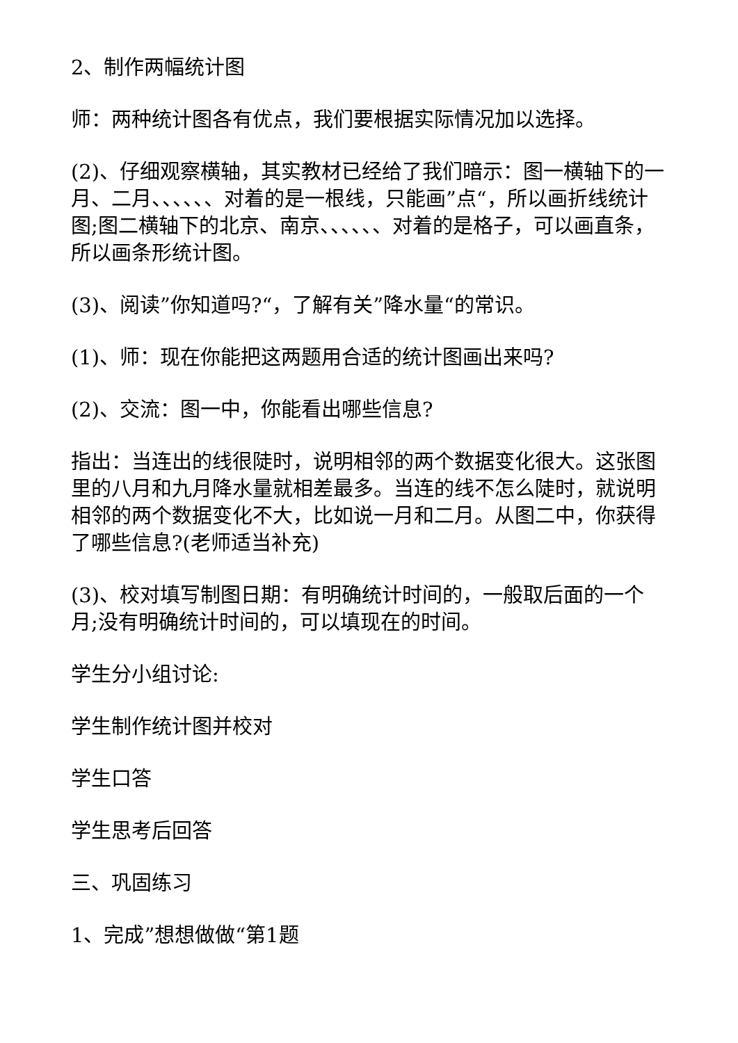2、制作两幅统计图
师：两种统计图各有优点，我们要根据实际情况加以选择。
(2)、仔细观察横轴，其实教材已经给了我们暗示：图一横轴下的一月、二月、、、、、、对着的是一根线，只能画”点“，所以画折线统计图;图二横轴下的北京、南京、、、、、、对着的是格子，可以画直条，所以画条形统计图。
(3)、阅读”你知道吗?“，了解有关”降水量“的常识。
(1)、师：现在你能把这两题用合适的统计图画出来吗?
(2)、交流：图一中，你能看出哪些信息?
指出：当连出的线很陡时，说明相邻的两个数据变化很大。这张图里的八月和九月降水量就相差最多。当连的线不怎么陡时，就说明相邻的两个数据变化不大，比如说一月和二月。从图二中，你获得了哪些信息?(老师适当补充)
(3)、校对填写制图日期：有明确统计时间的，一般取后面的一个月;没有明确统计时间的，可以填现在的时间。
学生分小组讨论:
学生制作统计图并校对
学生口答
学生思考后回答
三、巩固练习
1、完成”想想做做“第1题